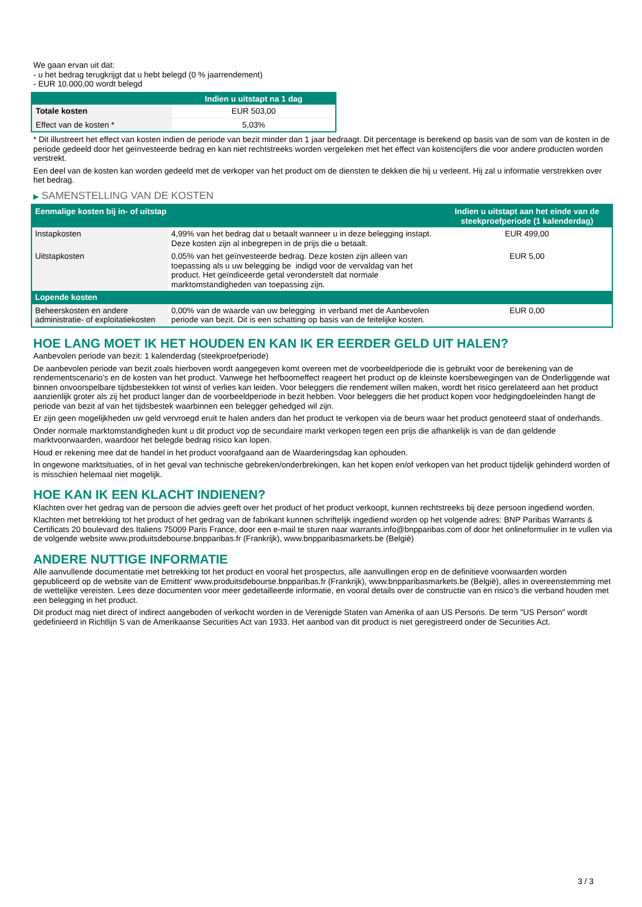We gaan ervan uit dat:
- u het bedrag terugkrijgt dat u hebt belegd (0 % jaarrendement)
- EUR 10.000,00 wordt belegd
| | Indien u uitstapt na 1 dag |
| --- | --- |
| Totale kosten | EUR 503,00 |
| Effect van de kosten * | 5,03% |
* Dit illustreert het effect van kosten indien de periode van bezit minder dan 1 jaar bedraagt. Dit percentage is berekend op basis van de som van de kosten in de periode gedeeld door het geïnvesteerde bedrag en kan niet rechtstreeks worden vergeleken met het effect van kostencijfers die voor andere producten worden verstrekt.
Een deel van de kosten kan worden gedeeld met de verkoper van het product om de diensten te dekken die hij u verleent. Hij zal u informatie verstrekken over het bedrag.
▶ SAMENSTELLING VAN DE KOSTEN
| Eenmalige kosten bij in- of uitstap | | Indien u uitstapt aan het einde van de steekproefperiode (1 kalenderdag) |
| --- | --- | --- |
| Instapkosten | 4,99% van het bedrag dat u betaalt wanneer u in deze belegging instapt. Deze kosten zijn al inbegrepen in de prijs die u betaalt. | EUR 499,00 |
| Uitstapkosten | 0,05% van het geïnvesteerde bedrag. Deze kosten zijn alleen van toepassing als u uw belegging be indigd voor de vervaldag van het product. Het geïndiceerde getal veronderstelt dat normale marktomstandigheden van toepassing zijn. | EUR 5,00 |
| Lopende kosten | | |
| Beheerskosten en andere administratie- of exploitatiekosten | 0,00% van de waarde van uw belegging in verband met de Aanbevolen periode van bezit. Dit is een schatting op basis van de feitelijke kosten. | EUR 0,00 |
HOE LANG MOET IK HET HOUDEN EN KAN IK ER EERDER GELD UIT HALEN?
Aanbevolen periode van bezit: 1 kalenderdag (steekproefperiode)
De aanbevolen periode van bezit zoals hierboven wordt aangegeven komt overeen met de voorbeeldperiode die is gebruikt voor de berekening van de rendementscenario's en de kosten van het product. Vanwege het hefboomeffect reageert het product op de kleinste koersbewegingen van de Onderliggende wat binnen onvoorspelbare tijdsbestekken tot winst of verlies kan leiden. Voor beleggers die rendement willen maken, wordt het risico gerelateerd aan het product aanzienlijk groter als zij het product langer dan de voorbeeldperiode in bezit hebben. Voor beleggers die het product kopen voor hedgingdoeleinden hangt de periode van bezit af van het tijdsbestek waarbinnen een belegger gehedged wil zijn.
Er zijn geen mogelijkheden uw geld vervroegd eruit te halen anders dan het product te verkopen via de beurs waar het product genoteerd staat of onderhands.
Onder normale marktomstandigheden kunt u dit product vop de secundaire markt verkopen tegen een prijs die afhankelijk is van de dan geldende marktvoorwaarden, waardoor het belegde bedrag risico kan lopen.
Houd er rekening mee dat de handel in het product voorafgaand aan de Waarderingsdag kan ophouden.
In ongewone marktsituaties, of in het geval van technische gebreken/onderbrekingen, kan het kopen en/of verkopen van het product tijdelijk gehinderd worden of is misschien helemaal niet mogelijk.
HOE KAN IK EEN KLACHT INDIENEN?
Klachten over het gedrag van de persoon die advies geeft over het product of het product verkoopt, kunnen rechtstreeks bij deze persoon ingediend worden.
Klachten met betrekking tot het product of het gedrag van de fabrikant kunnen schriftelijk ingediend worden op het volgende adres: BNP Paribas Warrants & Certificats 20 boulevard des Italiens 75009 Paris France, door een e-mail te sturen naar warrants.info@bnpparibas.com of door het onlineformulier in te vullen via de volgende website www.produitsdebourse.bnpparibas.fr (Frankrijk), www.bnpparibasmarkets.be (België)
ANDERE NUTTIGE INFORMATIE
Alle aanvullende documentatie met betrekking tot het product en vooral het prospectus, alle aanvullingen erop en de definitieve voorwaarden worden gepubliceerd op de website van de Emittent' www.produitsdebourse.bnpparibas.fr (Frankrijk), www.bnpparibasmarkets.be (België), alles in overeenstemming met de wettelijke vereisten. Lees deze documenten voor meer gedetailleerde informatie, en vooral details over de constructie van en risico’s die verband houden met een belegging in het product.
Dit product mag niet direct of indirect aangeboden of verkocht worden in de Verenigde Staten van Amerika of aan US Persons. De term "US Person" wordt gedefinieerd in Richtlijn S van de Amerikaanse Securities Act van 1933. Het aanbod van dit product is niet geregistreerd onder de Securities Act.
3 / 3